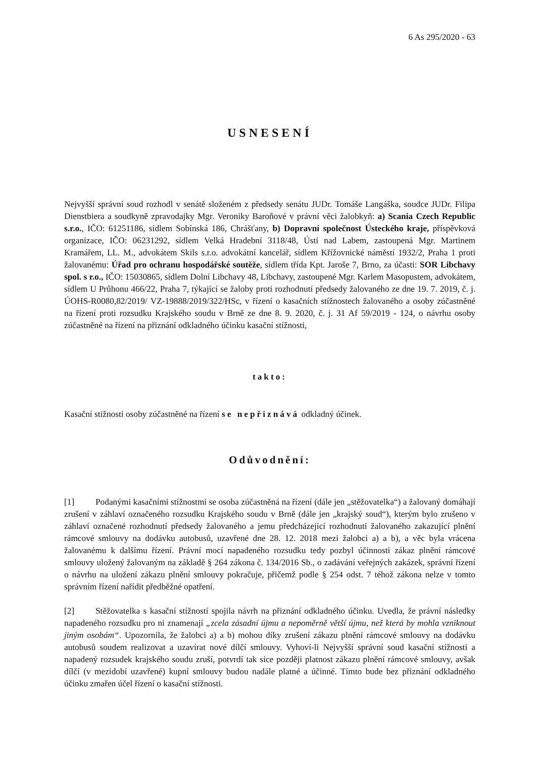6 As 295/2020 - 63
USNESENÍ
Nejvyšší správní soud rozhodl v senátě složeném z předsedy senátu JUDr. Tomáše Langáška, soudce JUDr. Filipa Dienstbiera a soudkyně zpravodajky Mgr. Veroniky Baroňové v právní věci žalobkyň: a) Scania Czech Republic s.r.o., IČO: 61251186, sídlem Sobínská 186, Chrášťany, b) Dopravní společnost Ústeckého kraje, příspěvková organizace, IČO: 06231292, sídlem Velká Hradební 3118/48, Ústí nad Labem, zastoupená Mgr. Martinem Kramářem, LL. M., advokátem Skils s.r.o. advokátní kancelář, sídlem Křížovnické náměstí 1932/2, Praha 1 proti žalovanému: Úřad pro ochranu hospodářské soutěže, sídlem třída Kpt. Jaroše 7, Brno, za účasti: SOR Libchavy spol. s r.o., IČO: 15030865, sídlem Dolní Libchavy 48, Libchavy, zastoupené Mgr. Karlem Masopustem, advokátem, sídlem U Průhonu 466/22, Praha 7, týkající se žaloby proti rozhodnutí předsedy žalovaného ze dne 19. 7. 2019, č. j. ÚOHS-R0080,82/2019/ VZ-19888/2019/322/HSc, v řízení o kasačních stížnostech žalovaného a osoby zúčastněné na řízení proti rozsudku Krajského soudu v Brně ze dne 8. 9. 2020, č. j. 31 Af 59/2019 - 124, o návrhu osoby zúčastněné na řízení na přiznání odkladného účinku kasační stížnosti,
takto:
Kasační stížnosti osoby zúčastněné na řízení se nepřiznává odkladný účinek.
Odůvodnění:
[1] Podanými kasačními stížnostmi se osoba zúčastněná na řízení (dále jen „stěžovatelka“) a žalovaný domáhají zrušení v záhlaví označeného rozsudku Krajského soudu v Brně (dále jen „krajský soud“), kterým bylo zrušeno v záhlaví označené rozhodnutí předsedy žalovaného a jemu předcházející rozhodnutí žalovaného zakazující plnění rámcové smlouvy na dodávku autobusů, uzavřené dne 28. 12. 2018 mezi žalobci a) a b), a věc byla vrácena žalovanému k dalšímu řízení. Právní mocí napadeného rozsudku tedy pozbyl účinnosti zákaz plnění rámcové smlouvy uložený žalovaným na základě § 264 zákona č. 134/2016 Sb., o zadávání veřejných zakázek, správní řízení o návrhu na uložení zákazu plnění smlouvy pokračuje, přičemž podle § 254 odst. 7 téhož zákona nelze v tomto správním řízení nařídit předběžné opatření.
[2] Stěžovatelka s kasační stížností spojila návrh na přiznání odkladného účinku. Uvedla, že právní následky napadeného rozsudku pro ni znamenají „zcela zásadní újmu a nepoměrně větší újmu, než která by mohla vzniknout jiným osobám“. Upozornila, že žalobci a) a b) mohou díky zrušení zákazu plnění rámcové smlouvy na dodávku autobusů soudem realizovat a uzavírat nové dílčí smlouvy. Vyhoví-li Nejvyšší správní soud kasační stížnosti a napadený rozsudek krajského soudu zruší, potvrdí tak sice později platnost zákazu plnění rámcové smlouvy, avšak dílčí (v mezidobí uzavřené) kupní smlouvy budou nadále platné a účinné. Tímto bude bez přiznání odkladného účinku zmařen účel řízení o kasační stížnosti.